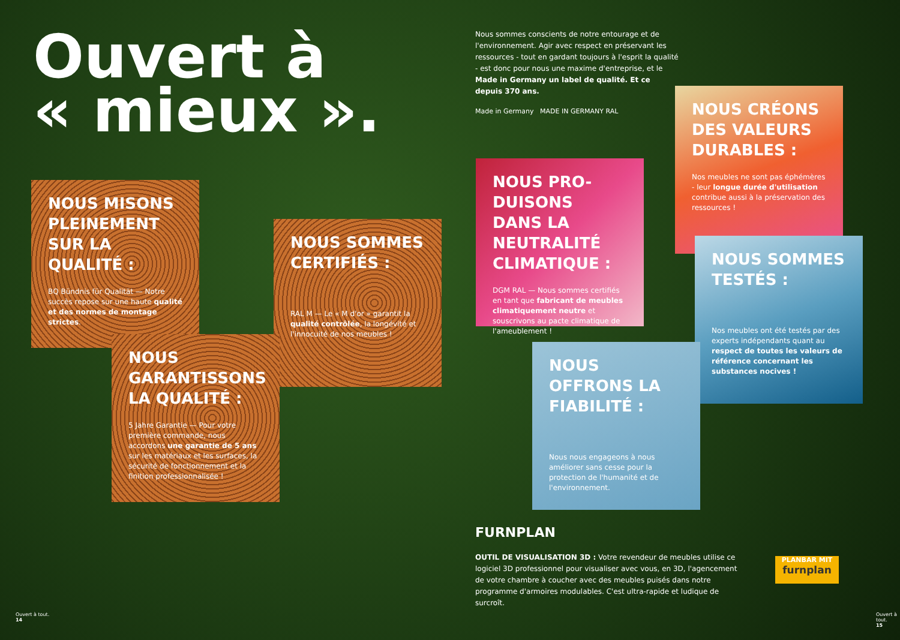Ouvert à
« mieux ».
Nous sommes conscients de notre entourage et de l'environnement. Agir avec respect en préservant les ressources - tout en gardant toujours à l'esprit la qualité - est donc pour nous une maxime d'entreprise, et le Made in Germany un label de qualité. Et ce depuis 370 ans.
Made in Germany MADE IN GERMANY RAL
NOUS MISONS PLEINEMENT SUR LA QUALITÉ :
BQ Bündnis für Qualität — Notre succès repose sur une haute qualité et des normes de montage strictes.
NOUS SOMMES CERTIFIÉS :
RAL M — Le « M d'or » garantit la qualité contrôlée, la longévité et l'innocuité de nos meubles !
NOUS GARANTISSONS LA QUALITÉ :
5 Jahre Garantie — Pour votre première commande, nous accordons une garantie de 5 ans sur les matériaux et les surfaces, la sécurité de fonctionnement et la finition professionnalisée !
NOUS PRO-DUISONS DANS LA NEUTRALITÉ CLIMATIQUE :
DGM RAL — Nous sommes certifiés en tant que fabricant de meubles climatiquement neutre et souscrivons au pacte climatique de l'ameublement !
NOUS CRÉONS DES VALEURS DURABLES :
Nos meubles ne sont pas éphémères - leur longue durée d'utilisation contribue aussi à la préservation des ressources !
NOUS SOMMES TESTÉS :
Nos meubles ont été testés par des experts indépendants quant au respect de toutes les valeurs de référence concernant les substances nocives !
NOUS OFFRONS LA FIABILITÉ :
Nous nous engageons à nous améliorer sans cesse pour la protection de l'humanité et de l'environnement.
FURNPLAN
OUTIL DE VISUALISATION 3D : Votre revendeur de meubles utilise ce logiciel 3D professionnel pour visualiser avec vous, en 3D, l'agencement de votre chambre à coucher avec des meubles puisés dans notre programme d'armoires modulables. C'est ultra-rapide et ludique de surcroît.
PLANBAR MIT
furnplan
Ouvert à tout.
14
Ouvert à tout.
15